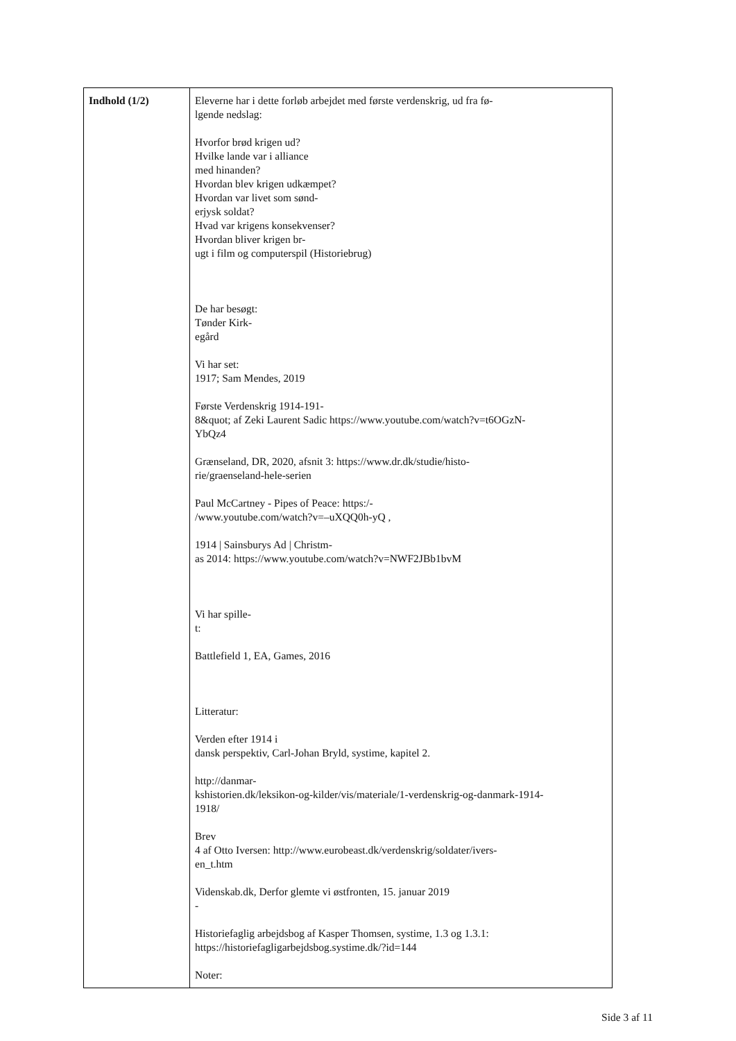| Indhold (1/2) | Eleverne har i dette forløb arbejdet med første verdenskrig, ud fra fø- lgende nedslag: Hvorfor brød krigen ud? Hvilke lande var i alliance med hinanden? Hvordan blev krigen udkæmpet? Hvordan var livet som sønd- erjysk soldat? Hvad var krigens konsekvenser? Hvordan bliver krigen br- ugt i film og computerspil (Historiebrug) De har besøgt: Tønder Kirk- egård Vi har set: 1917; Sam Mendes, 2019 Første Verdenskrig 1914-191- 8&quot; af Zeki Laurent Sadic https://www.youtube.com/watch?v=t6OGzN- YbQz4 Grænseland, DR, 2020, afsnit 3: https://www.dr.dk/studie/histo- rie/graenseland-hele-serien Paul McCartney - Pipes of Peace: https:/- /www.youtube.com/watch?v=–uXQQ0h-yQ , 1914 / Sainsburys Ad / Christm- as 2014: https://www.youtube.com/watch?v=NWF2JBb1bvM Vi har spille- t: Battlefield 1, EA, Games, 2016 Litteratur: Verden efter 1914 i dansk perspektiv, Carl-Johan Bryld, systime, kapitel 2. http://danmar- kshistorien.dk/leksikon-og-kilder/vis/materiale/1-verdenskrig-og-danmark-1914- 1918/ Brev 4 af Otto Iversen: http://www.eurobeast.dk/verdenskrig/soldater/ivers- en_t.htm Videnskab.dk, Derfor glemte vi østfronten, 15. januar 2019 - Historiefaglig arbejdsbog af Kasper Thomsen, systime, 1.3 og 1.3.1: https://historiefagligarbejdsbog.systime.dk/?id=144 Noter: |
Side 3 af 11